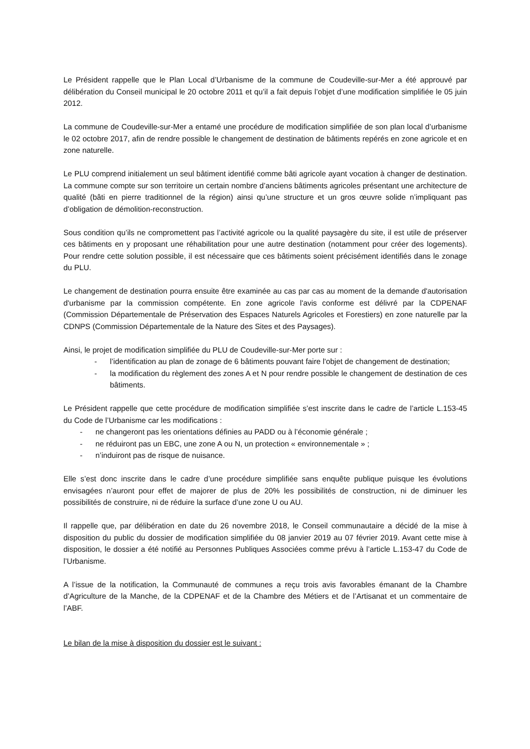Le Président rappelle que le Plan Local d’Urbanisme de la commune de Coudeville-sur-Mer a été approuvé par délibération du Conseil municipal le 20 octobre 2011 et qu’il a fait depuis l’objet d’une modification simplifiée le 05 juin 2012.
La commune de Coudeville-sur-Mer a entamé une procédure de modification simplifiée de son plan local d’urbanisme le 02 octobre 2017, afin de rendre possible le changement de destination de bâtiments repérés en zone agricole et en zone naturelle.
Le PLU comprend initialement un seul bâtiment identifié comme bâti agricole ayant vocation à changer de destination. La commune compte sur son territoire un certain nombre d’anciens bâtiments agricoles présentant une architecture de qualité (bâti en pierre traditionnel de la région) ainsi qu’une structure et un gros œuvre solide n’impliquant pas d’obligation de démolition-reconstruction.
Sous condition qu’ils ne compromettent pas l’activité agricole ou la qualité paysagère du site, il est utile de préserver ces bâtiments en y proposant une réhabilitation pour une autre destination (notamment pour créer des logements). Pour rendre cette solution possible, il est nécessaire que ces bâtiments soient précisément identifiés dans le zonage du PLU.
Le changement de destination pourra ensuite être examinée au cas par cas au moment de la demande d'autorisation d'urbanisme par la commission compétente. En zone agricole l'avis conforme est délivré par la CDPENAF (Commission Départementale de Préservation des Espaces Naturels Agricoles et Forestiers) en zone naturelle par la CDNPS (Commission Départementale de la Nature des Sites et des Paysages).
Ainsi, le projet de modification simplifiée du PLU de Coudeville-sur-Mer porte sur :
- l’identification au plan de zonage de 6 bâtiments pouvant faire l'objet de changement de destination;
- la modification du règlement des zones A et N pour rendre possible le changement de destination de ces bâtiments.
Le Président rappelle que cette procédure de modification simplifiée s’est inscrite dans le cadre de l’article L.153-45 du Code de l’Urbanisme car les modifications :
- ne changeront pas les orientations définies au PADD ou à l’économie générale ;
- ne réduiront pas un EBC, une zone A ou N, un protection « environnementale » ;
- n’induiront pas de risque de nuisance.
Elle s’est donc inscrite dans le cadre d’une procédure simplifiée sans enquête publique puisque les évolutions envisagées n’auront pour effet de majorer de plus de 20% les possibilités de construction, ni de diminuer les possibilités de construire, ni de réduire la surface d’une zone U ou AU.
Il rappelle que, par délibération en date du 26 novembre 2018, le Conseil communautaire a décidé de la mise à disposition du public du dossier de modification simplifiée du 08 janvier 2019 au 07 février 2019. Avant cette mise à disposition, le dossier a été notifié au Personnes Publiques Associées comme prévu à l’article L.153-47 du Code de l’Urbanisme.
A l’issue de la notification, la Communauté de communes a reçu trois avis favorables émanant de la Chambre d’Agriculture de la Manche, de la CDPENAF et de la Chambre des Métiers et de l’Artisanat et un commentaire de l’ABF.
Le bilan de la mise à disposition du dossier est le suivant :